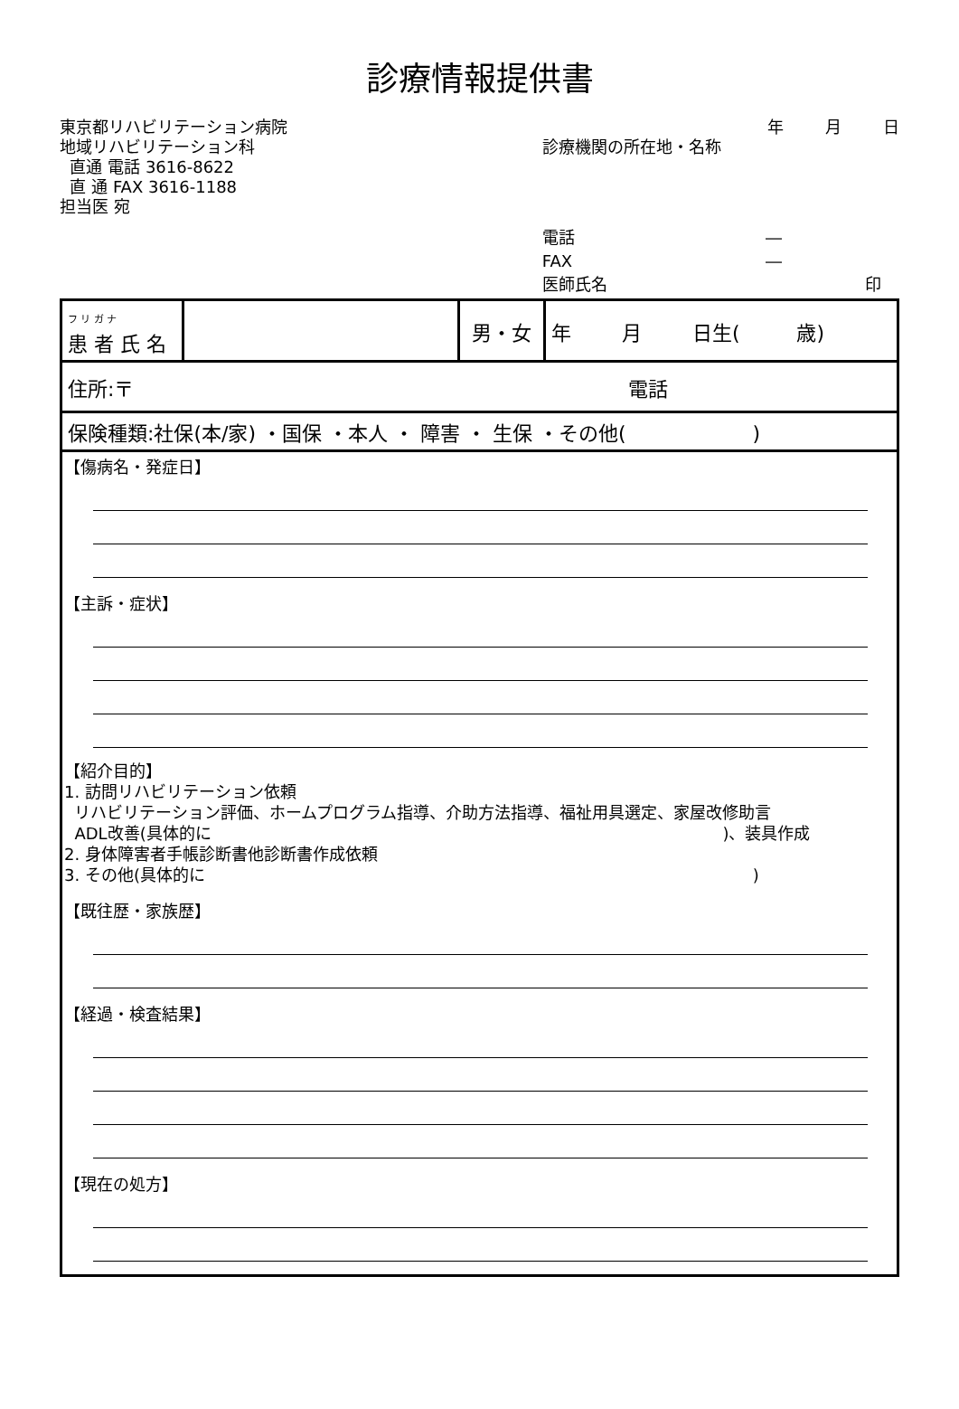診療情報提供書
東京都リハビリテーション病院
地域リハビリテーション科
直通 電話 3616-8622
直 通 FAX 3616-1188
担当医 宛
年 月 日
診療機関の所在地・名称
電話 ―
FAX ―
医師氏名 印
| フ リ ガ ナ 患 者 氏 名 | | 男・女 | 年 月 日生( 歳) |
| 住所:〒 電話 | | | |
| 保険種類:社保(本/家) ・国保 ・本人 ・ 障害 ・ 生保 ・その他( ) | | | |
【傷病名・発症日】
【主訴・症状】
【紹介目的】
1. 訪問リハビリテーション依頼
リハビリテーション評価、ホームプログラム指導、介助方法指導、福祉用具選定、家屋改修助言
ADL改善(具体的に )、装具作成
2. 身体障害者手帳診断書他診断書作成依頼
3. その他(具体的に )
【既往歴・家族歴】
【経過・検査結果】
【現在の処方】